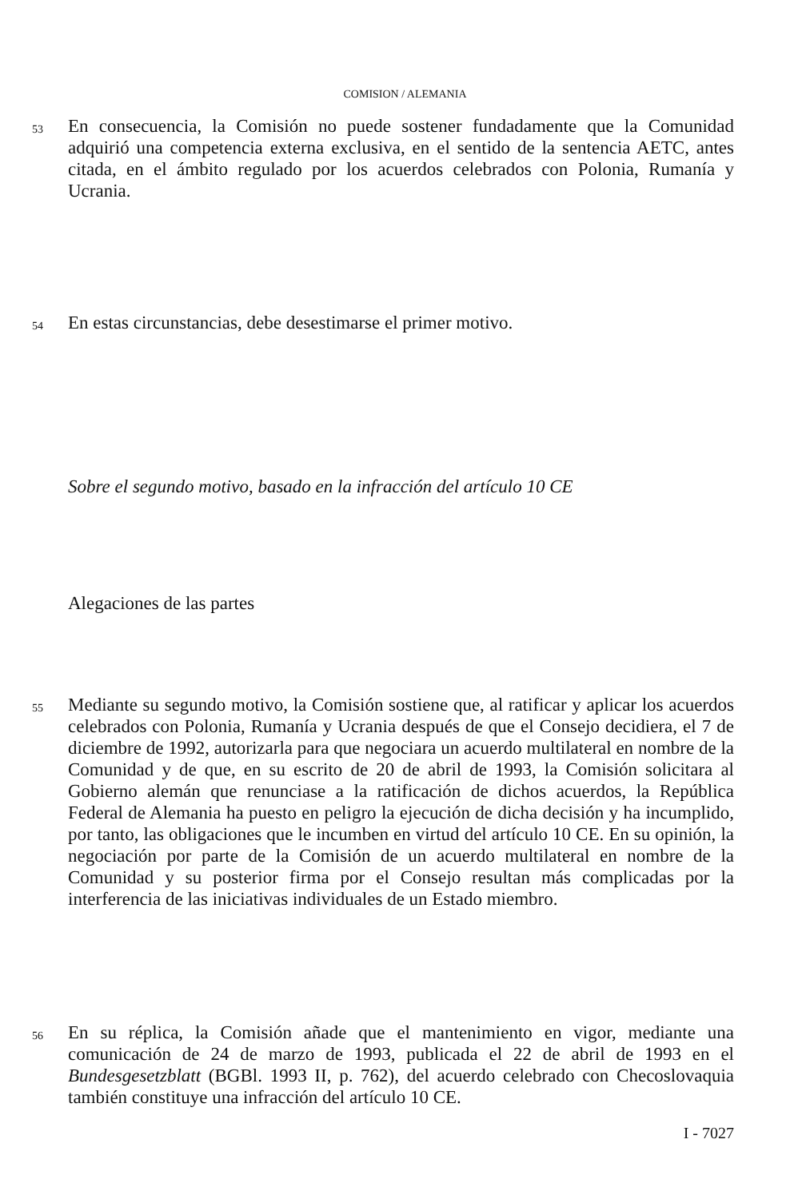COMISION / ALEMANIA
53
En consecuencia, la Comisión no puede sostener fundadamente que la Comunidad adquirió una competencia externa exclusiva, en el sentido de la sentencia AETC, antes citada, en el ámbito regulado por los acuerdos celebrados con Polonia, Rumanía y Ucrania.
54
En estas circunstancias, debe desestimarse el primer motivo.
Sobre el segundo motivo, basado en la infracción del artículo 10 CE
Alegaciones de las partes
55
Mediante su segundo motivo, la Comisión sostiene que, al ratificar y aplicar los acuerdos celebrados con Polonia, Rumanía y Ucrania después de que el Consejo decidiera, el 7 de diciembre de 1992, autorizarla para que negociara un acuerdo multilateral en nombre de la Comunidad y de que, en su escrito de 20 de abril de 1993, la Comisión solicitara al Gobierno alemán que renunciase a la ratificación de dichos acuerdos, la República Federal de Alemania ha puesto en peligro la ejecución de dicha decisión y ha incumplido, por tanto, las obligaciones que le incumben en virtud del artículo 10 CE. En su opinión, la negociación por parte de la Comisión de un acuerdo multilateral en nombre de la Comunidad y su posterior firma por el Consejo resultan más complicadas por la interferencia de las iniciativas individuales de un Estado miembro.
56
En su réplica, la Comisión añade que el mantenimiento en vigor, mediante una comunicación de 24 de marzo de 1993, publicada el 22 de abril de 1993 en el Bundesgesetzblatt (BGBl. 1993 II, p. 762), del acuerdo celebrado con Checoslovaquia también constituye una infracción del artículo 10 CE.
I - 7027